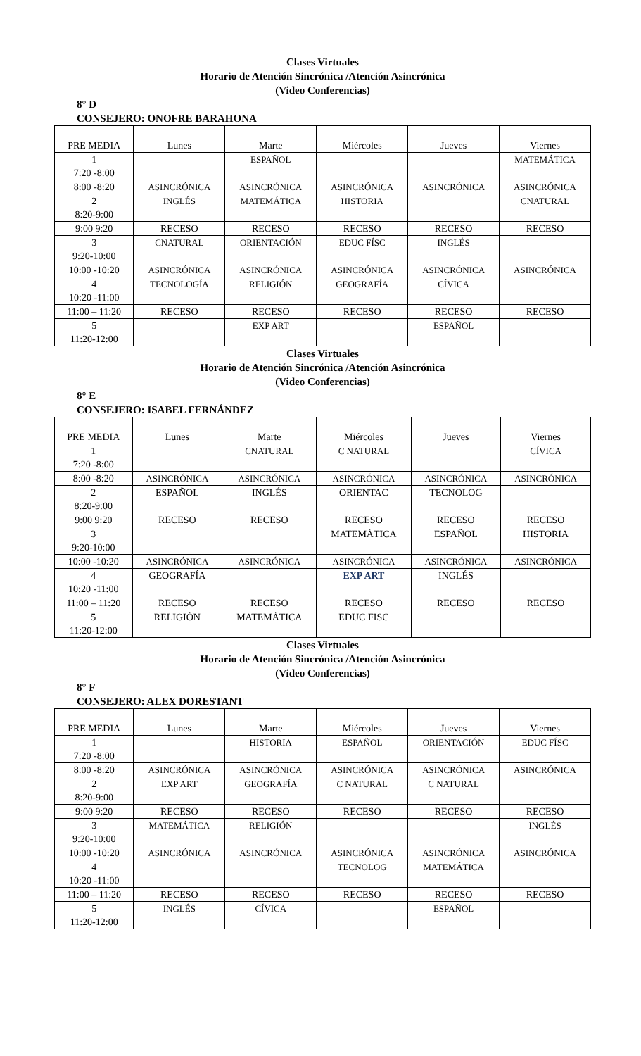Clases Virtuales
Horario de Atención Sincrónica /Atención Asincrónica
(Video Conferencias)
8° D
CONSEJERO: ONOFRE BARAHONA
| PRE MEDIA | Lunes | Marte | Miércoles | Jueves | Viernes |
| --- | --- | --- | --- | --- | --- |
| 1 7:20 -8:00 | | ESPAÑOL | | | MATEMÁTICA |
| 8:00 -8:20 | ASINCRÓNICA | ASINCRÓNICA | ASINCRÓNICA | ASINCRÓNICA | ASINCRÓNICA |
| 2 8:20-9:00 | INGLÉS | MATEMÁTICA | HISTORIA | | CNATURAL |
| 9:00 9:20 | RECESO | RECESO | RECESO | RECESO | RECESO |
| 3 9:20-10:00 | CNATURAL | ORIENTACIÓN | EDUC FÍSC | INGLÉS | |
| 10:00 -10:20 | ASINCRÓNICA | ASINCRÓNICA | ASINCRÓNICA | ASINCRÓNICA | ASINCRÓNICA |
| 4 10:20 -11:00 | TECNOLOGÍA | RELIGIÓN | GEOGRAFÍA | CÍVICA | |
| 11:00 – 11:20 | RECESO | RECESO | RECESO | RECESO | RECESO |
| 5 11:20-12:00 | | EXP ART | | ESPAÑOL | |
Clases Virtuales
Horario de Atención Sincrónica /Atención Asincrónica
(Video Conferencias)
8° E
CONSEJERO: ISABEL FERNÁNDEZ
| PRE MEDIA | Lunes | Marte | Miércoles | Jueves | Viernes |
| --- | --- | --- | --- | --- | --- |
| 1 7:20 -8:00 | | CNATURAL | C NATURAL | | CÍVICA |
| 8:00 -8:20 | ASINCRÓNICA | ASINCRÓNICA | ASINCRÓNICA | ASINCRÓNICA | ASINCRÓNICA |
| 2 8:20-9:00 | ESPAÑOL | INGLÉS | ORIENTAC | TECNOLOG | |
| 9:00 9:20 | RECESO | RECESO | RECESO | RECESO | RECESO |
| 3 9:20-10:00 | | | MATEMÁTICA | ESPAÑOL | HISTORIA |
| 10:00 -10:20 | ASINCRÓNICA | ASINCRÓNICA | ASINCRÓNICA | ASINCRÓNICA | ASINCRÓNICA |
| 4 10:20 -11:00 | GEOGRAFÍA | | EXP ART | INGLÉS | |
| 11:00 – 11:20 | RECESO | RECESO | RECESO | RECESO | RECESO |
| 5 11:20-12:00 | RELIGIÓN | MATEMÁTICA | EDUC FISC | | |
Clases Virtuales
Horario de Atención Sincrónica /Atención Asincrónica
(Video Conferencias)
8° F
CONSEJERO: ALEX DORESTANT
| PRE MEDIA | Lunes | Marte | Miércoles | Jueves | Viernes |
| --- | --- | --- | --- | --- | --- |
| 1 7:20 -8:00 | | HISTORIA | ESPAÑOL | ORIENTACIÓN | EDUC FÍSC |
| 8:00 -8:20 | ASINCRÓNICA | ASINCRÓNICA | ASINCRÓNICA | ASINCRÓNICA | ASINCRÓNICA |
| 2 8:20-9:00 | EXP ART | GEOGRAFÍA | C NATURAL | C NATURAL | |
| 9:00 9:20 | RECESO | RECESO | RECESO | RECESO | RECESO |
| 3 9:20-10:00 | MATEMÁTICA | RELIGIÓN | | | INGLÉS |
| 10:00 -10:20 | ASINCRÓNICA | ASINCRÓNICA | ASINCRÓNICA | ASINCRÓNICA | ASINCRÓNICA |
| 4 10:20 -11:00 | | | TECNOLOG | MATEMÁTICA | |
| 11:00 – 11:20 | RECESO | RECESO | RECESO | RECESO | RECESO |
| 5 11:20-12:00 | INGLÉS | CÍVICA | | ESPAÑOL | |